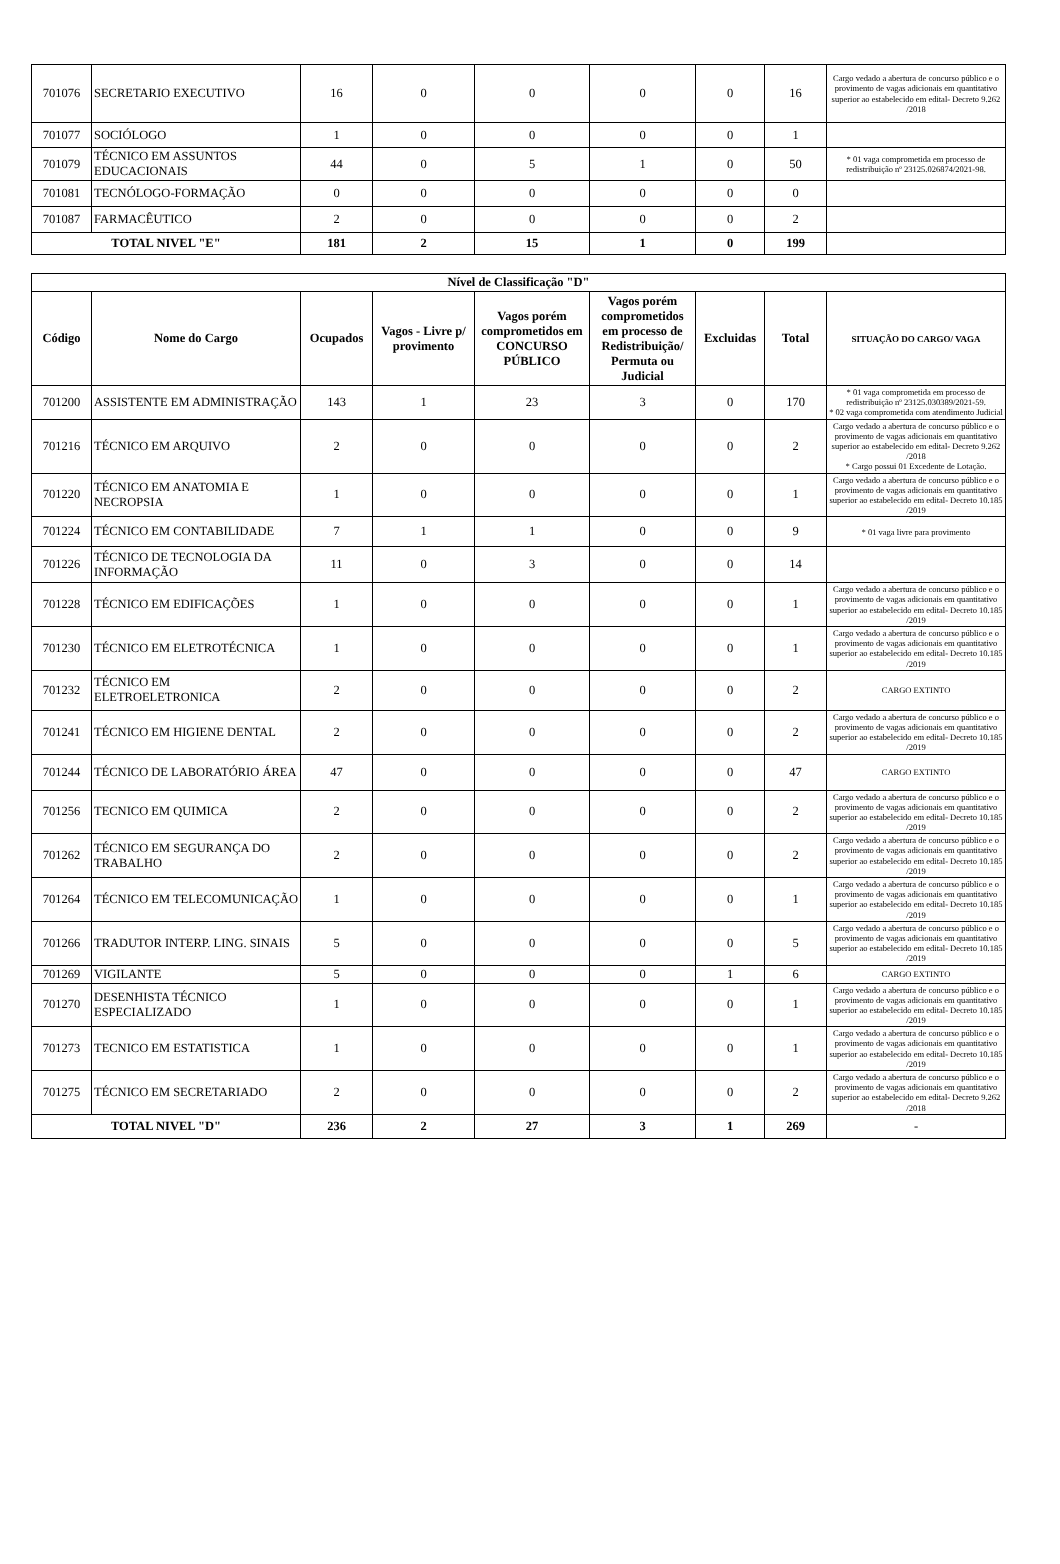| 701076 | SECRETARIO EXECUTIVO | 16 | 0 | 0 | 0 | 0 | 16 | Cargo vedado a abertura de concurso público e o provimento de vagas adicionais em quantitativo superior ao estabelecido em edital- Decreto 9.262 /2018 |
| 701077 | SOCIÓLOGO | 1 | 0 | 0 | 0 | 0 | 1 | |
| 701079 | TÉCNICO EM ASSUNTOS EDUCACIONAIS | 44 | 0 | 5 | 1 | 0 | 50 | * 01 vaga comprometida em processo de redistribuição nº 23125.026874/2021-98. |
| 701081 | TECNÓLOGO-FORMAÇÃO | 0 | 0 | 0 | 0 | 0 | 0 | |
| 701087 | FARMACÊUTICO | 2 | 0 | 0 | 0 | 0 | 2 | |
| TOTAL NIVEL "E" | | 181 | 2 | 15 | 1 | 0 | 199 | |
| Nível de Classificação "D" | | | | | | | | |
| --- | --- | --- | --- | --- | --- | --- | --- | --- |
| Código | Nome do Cargo | Ocupados | Vagos - Livre p/ provimento | Vagos porém comprometidos em CONCURSO PÚBLICO | Vagos porém comprometidos em processo de Redistribuição/ Permuta ou Judicial | Excluidas | Total | SITUAÇÃO DO CARGO/ VAGA |
| 701200 | ASSISTENTE EM ADMINISTRAÇÃO | 143 | 1 | 23 | 3 | 0 | 170 | * 01 vaga comprometida em processo de redistribuição nº 23125.030389/2021-59. * 02 vaga comprometida com atendimento Judicial |
| 701216 | TÉCNICO EM ARQUIVO | 2 | 0 | 0 | 0 | 0 | 2 | Cargo vedado a abertura de concurso público e o provimento de vagas adicionais em quantitativo superior ao estabelecido em edital- Decreto 9.262 /2018 * Cargo possui 01 Excedente de Lotação. |
| 701220 | TÉCNICO EM ANATOMIA E NECROPSIA | 1 | 0 | 0 | 0 | 0 | 1 | Cargo vedado a abertura de concurso público e o provimento de vagas adicionais em quantitativo superior ao estabelecido em edital- Decreto 10.185 /2019 |
| 701224 | TÉCNICO EM CONTABILIDADE | 7 | 1 | 1 | 0 | 0 | 9 | * 01 vaga livre para provimento |
| 701226 | TÉCNICO DE TECNOLOGIA DA INFORMAÇÃO | 11 | 0 | 3 | 0 | 0 | 14 | |
| 701228 | TÉCNICO EM EDIFICAÇÕES | 1 | 0 | 0 | 0 | 0 | 1 | Cargo vedado a abertura de concurso público e o provimento de vagas adicionais em quantitativo superior ao estabelecido em edital- Decreto 10.185 /2019 |
| 701230 | TÉCNICO EM ELETROTÉCNICA | 1 | 0 | 0 | 0 | 0 | 1 | Cargo vedado a abertura de concurso público e o provimento de vagas adicionais em quantitativo superior ao estabelecido em edital- Decreto 10.185 /2019 |
| 701232 | TÉCNICO EM ELETROELETRONICA | 2 | 0 | 0 | 0 | 0 | 2 | CARGO EXTINTO |
| 701241 | TÉCNICO EM HIGIENE DENTAL | 2 | 0 | 0 | 0 | 0 | 2 | Cargo vedado a abertura de concurso público e o provimento de vagas adicionais em quantitativo superior ao estabelecido em edital- Decreto 10.185 /2019 |
| 701244 | TÉCNICO DE LABORATÓRIO ÁREA | 47 | 0 | 0 | 0 | 0 | 47 | CARGO EXTINTO |
| 701256 | TECNICO EM QUIMICA | 2 | 0 | 0 | 0 | 0 | 2 | Cargo vedado a abertura de concurso público e o provimento de vagas adicionais em quantitativo superior ao estabelecido em edital- Decreto 10.185 /2019 |
| 701262 | TÉCNICO EM SEGURANÇA DO TRABALHO | 2 | 0 | 0 | 0 | 0 | 2 | Cargo vedado a abertura de concurso público e o provimento de vagas adicionais em quantitativo superior ao estabelecido em edital- Decreto 10.185 /2019 |
| 701264 | TÉCNICO EM TELECOMUNICAÇÃO | 1 | 0 | 0 | 0 | 0 | 1 | Cargo vedado a abertura de concurso público e o provimento de vagas adicionais em quantitativo superior ao estabelecido em edital- Decreto 10.185 /2019 |
| 701266 | TRADUTOR INTERP. LING. SINAIS | 5 | 0 | 0 | 0 | 0 | 5 | Cargo vedado a abertura de concurso público e o provimento de vagas adicionais em quantitativo superior ao estabelecido em edital- Decreto 10.185 /2019 |
| 701269 | VIGILANTE | 5 | 0 | 0 | 0 | 1 | 6 | CARGO EXTINTO |
| 701270 | DESENHISTA TÉCNICO ESPECIALIZADO | 1 | 0 | 0 | 0 | 0 | 1 | Cargo vedado a abertura de concurso público e o provimento de vagas adicionais em quantitativo superior ao estabelecido em edital- Decreto 10.185 /2019 |
| 701273 | TECNICO EM ESTATISTICA | 1 | 0 | 0 | 0 | 0 | 1 | Cargo vedado a abertura de concurso público e o provimento de vagas adicionais em quantitativo superior ao estabelecido em edital- Decreto 10.185 /2019 |
| 701275 | TÉCNICO EM SECRETARIADO | 2 | 0 | 0 | 0 | 0 | 2 | Cargo vedado a abertura de concurso público e o provimento de vagas adicionais em quantitativo superior ao estabelecido em edital- Decreto 9.262 /2018 |
| TOTAL NIVEL "D" | | 236 | 2 | 27 | 3 | 1 | 269 | - |